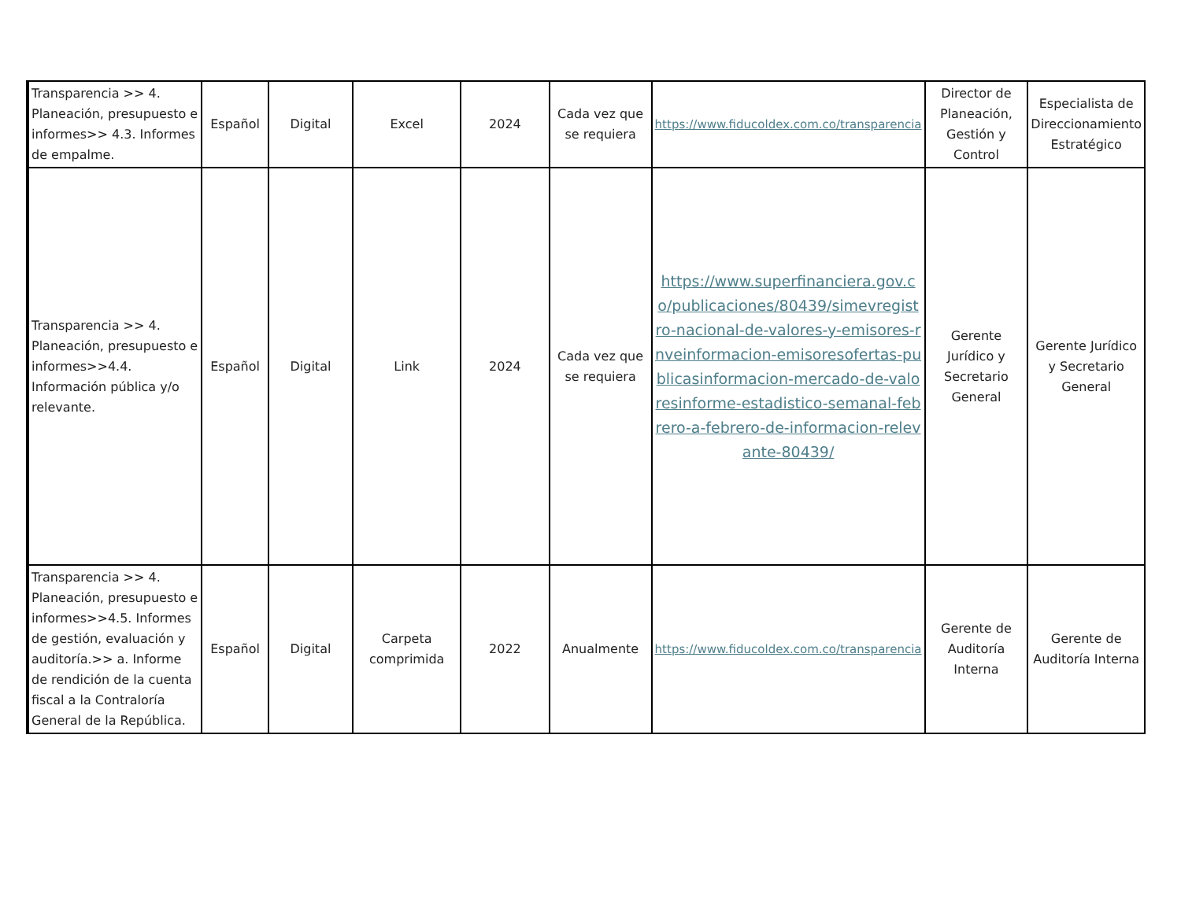| Transparencia >> 4. Planeación, presupuesto e informes>> 4.3. Informes de empalme. | Español | Digital | Excel | 2024 | Cada vez que se requiera | https://www.fiducoldex.com.co/transparencia | Director de Planeación, Gestión y Control | Especialista de Direccionamiento Estratégico |
| Transparencia >> 4. Planeación, presupuesto e informes>>4.4. Información pública y/o relevante. | Español | Digital | Link | 2024 | Cada vez que se requiera | https://www.superfinanciera.gov.co/publicaciones/80439/simevregistro-nacional-de-valores-y-emisores-rnveinformacion-emisoresofertas-publicasinformacion-mercado-de-valoresinforme-estadistico-semanal-febrero-a-febrero-de-informacion-relevante-80439/ | Gerente Jurídico y Secretario General | Gerente Jurídico y Secretario General |
| Transparencia >> 4. Planeación, presupuesto e informes>>4.5. Informes de gestión, evaluación y auditoría.>> a. Informe de rendición de la cuenta fiscal a la Contraloría General de la República. | Español | Digital | Carpeta comprimida | 2022 | Anualmente | https://www.fiducoldex.com.co/transparencia | Gerente de Auditoría Interna | Gerente de Auditoría Interna |